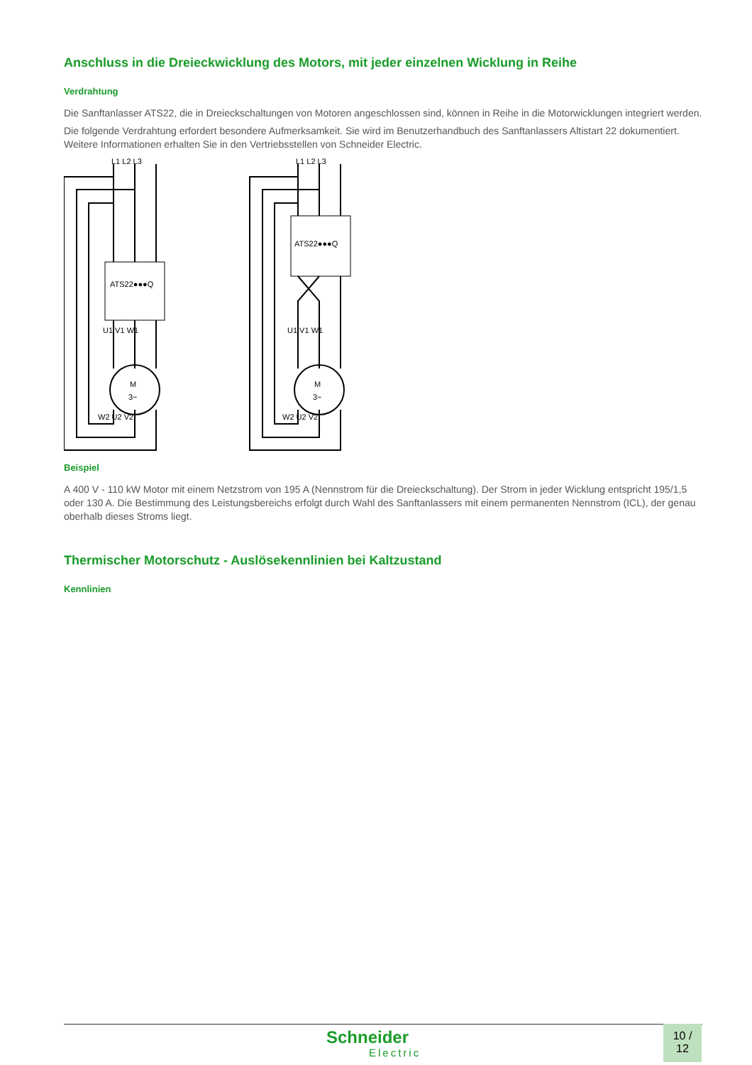Anschluss in die Dreieckwicklung des Motors, mit jeder einzelnen Wicklung in Reihe
Verdrahtung
Die Sanftanlasser ATS22, die in Dreieckschaltungen von Motoren angeschlossen sind, können in Reihe in die Motorwicklungen integriert werden.
Die folgende Verdrahtung erfordert besondere Aufmerksamkeit. Sie wird im Benutzerhandbuch des Sanftanlassers Altistart 22 dokumentiert. Weitere Informationen erhalten Sie in den Vertriebsstellen von Schneider Electric.
L1 L2 L3
ATS22●●●Q
U1 V1 W1
M
3~
W2 U2 V2
L1 L2 L3
ATS22●●●Q
U1 V1 W1
M
3~
W2 U2 V2
Beispiel
A 400 V - 110 kW Motor mit einem Netzstrom von 195 A (Nennstrom für die Dreieckschaltung). Der Strom in jeder Wicklung entspricht 195/1,5 oder 130 A. Die Bestimmung des Leistungsbereichs erfolgt durch Wahl des Sanftanlassers mit einem permanenten Nennstrom (ICL), der genau oberhalb dieses Stroms liegt.
Thermischer Motorschutz - Auslösekennlinien bei Kaltzustand
Kennlinien
Schneider
Electric
10 /
12